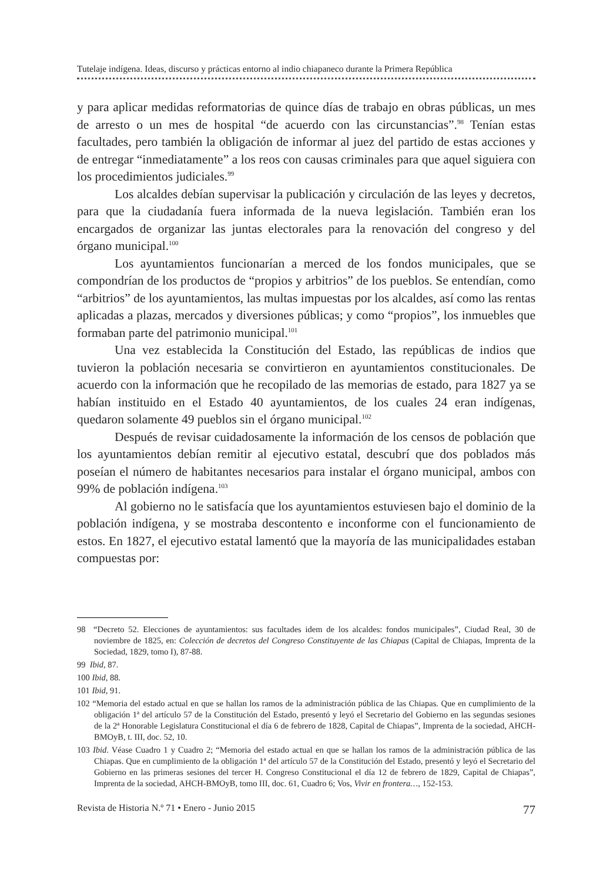Tutelaje indígena. Ideas, discurso y prácticas entorno al indio chiapaneco durante la Primera República
y para aplicar medidas reformatorias de quince días de trabajo en obras públicas, un mes de arresto o un mes de hospital “de acuerdo con las circunstancias”.<sup>98</sup> Tenían estas facultades, pero también la obligación de informar al juez del partido de estas acciones y de entregar “inmediatamente” a los reos con causas criminales para que aquel siguiera con los procedimientos judiciales.<sup>99</sup>
Los alcaldes debían supervisar la publicación y circulación de las leyes y decretos, para que la ciudadanía fuera informada de la nueva legislación. También eran los encargados de organizar las juntas electorales para la renovación del congreso y del órgano municipal.<sup>100</sup>
Los ayuntamientos funcionarían a merced de los fondos municipales, que se compondrían de los productos de “propios y arbitrios” de los pueblos. Se entendían, como “arbitrios” de los ayuntamientos, las multas impuestas por los alcaldes, así como las rentas aplicadas a plazas, mercados y diversiones públicas; y como “propios”, los inmuebles que formaban parte del patrimonio municipal.<sup>101</sup>
Una vez establecida la Constitución del Estado, las repúblicas de indios que tuvieron la población necesaria se convirtieron en ayuntamientos constitucionales. De acuerdo con la información que he recopilado de las memorias de estado, para 1827 ya se habían instituido en el Estado 40 ayuntamientos, de los cuales 24 eran indígenas, quedaron solamente 49 pueblos sin el órgano municipal.<sup>102</sup>
Después de revisar cuidadosamente la información de los censos de población que los ayuntamientos debían remitir al ejecutivo estatal, descubrí que dos poblados más poseían el número de habitantes necesarios para instalar el órgano municipal, ambos con 99% de población indígena.<sup>103</sup>
Al gobierno no le satisfacía que los ayuntamientos estuviesen bajo el dominio de la población indígena, y se mostraba descontento e inconforme con el funcionamiento de estos. En 1827, el ejecutivo estatal lamentó que la mayoría de las municipalidades estaban compuestas por:
98 “Decreto 52. Elecciones de ayuntamientos: sus facultades idem de los alcaldes: fondos municipales”, Ciudad Real, 30 de noviembre de 1825, en: Colección de decretos del Congreso Constituyente de las Chiapas (Capital de Chiapas, Imprenta de la Sociedad, 1829, tomo I), 87-88.
99 Ibid, 87.
100 Ibid, 88.
101 Ibid, 91.
102 “Memoria del estado actual en que se hallan los ramos de la administración pública de las Chiapas. Que en cumplimiento de la obligación 1ª del artículo 57 de la Constitución del Estado, presentó y leyó el Secretario del Gobierno en las segundas sesiones de la 2ª Honorable Legislatura Constitucional el día 6 de febrero de 1828, Capital de Chiapas”, Imprenta de la sociedad, AHCH-BMOyB, t. III, doc. 52, 10.
103 Ibid. Véase Cuadro 1 y Cuadro 2; “Memoria del estado actual en que se hallan los ramos de la administración pública de las Chiapas. Que en cumplimiento de la obligación 1ª del artículo 57 de la Constitución del Estado, presentó y leyó el Secretario del Gobierno en las primeras sesiones del tercer H. Congreso Constitucional el día 12 de febrero de 1829, Capital de Chiapas”, Imprenta de la sociedad, AHCH-BMOyB, tomo III, doc. 61, Cuadro 6; Vos, Vivir en frontera…, 152-153.
Revista de Historia N.º 71 • Enero - Junio 2015 77